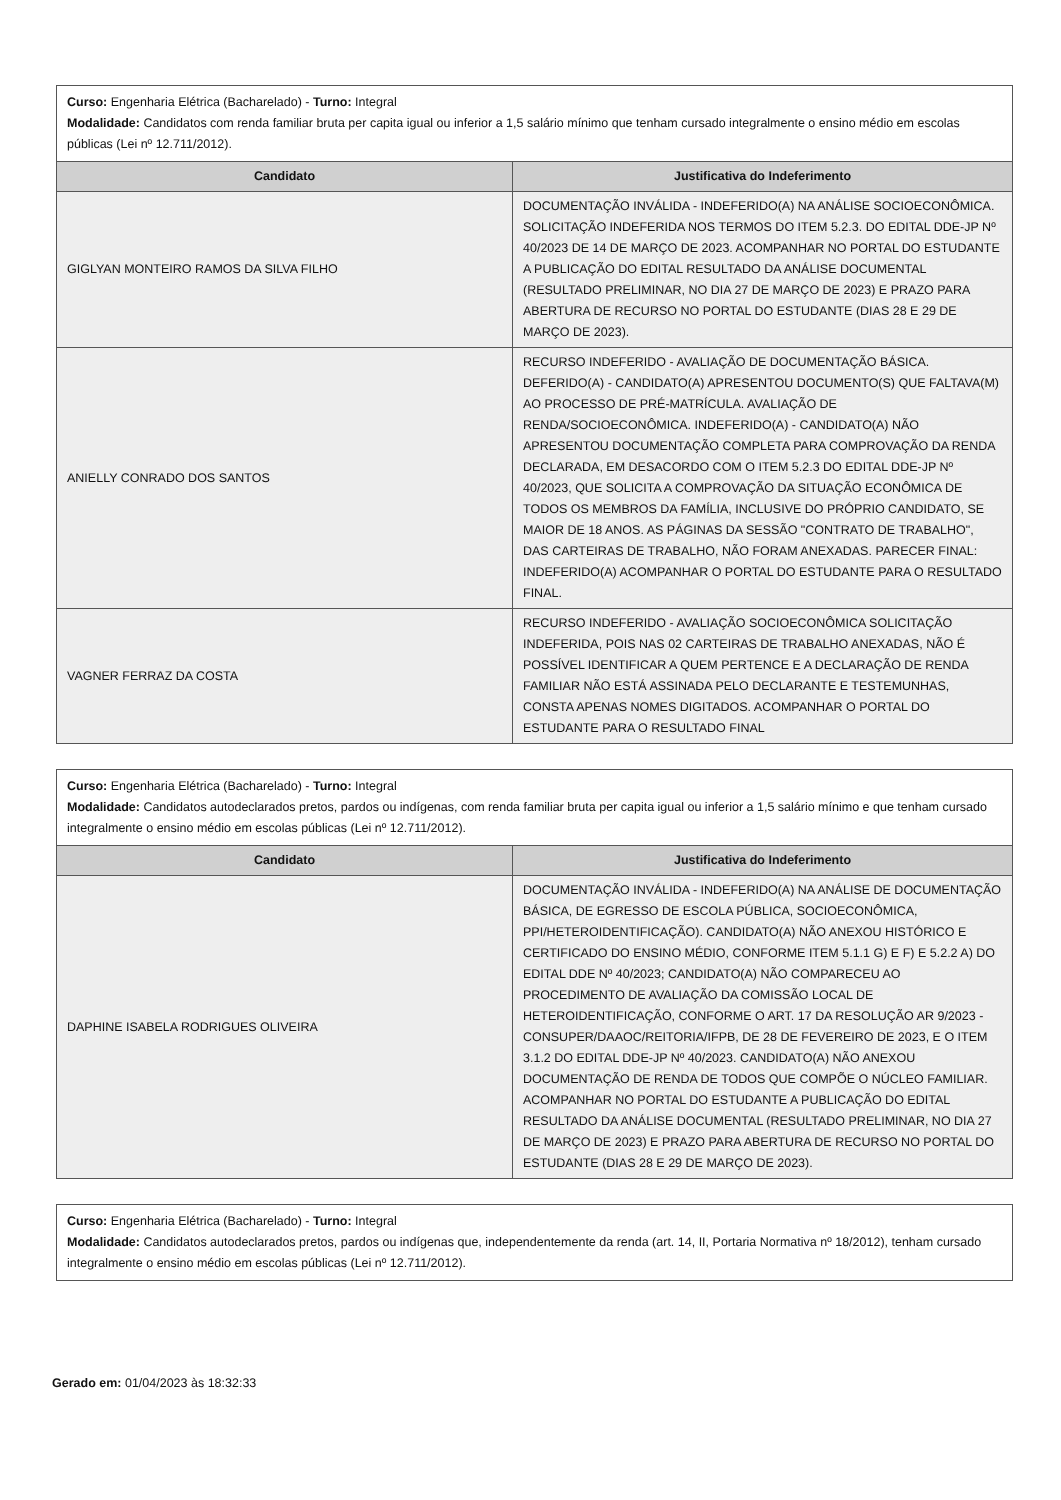| Curso: Engenharia Elétrica (Bacharelado) - Turno: Integral Modalidade: Candidatos com renda familiar bruta per capita igual ou inferior a 1,5 salário mínimo que tenham cursado integralmente o ensino médio em escolas públicas (Lei nº 12.711/2012). | |
| Candidato | Justificativa do Indeferimento |
| GIGLYAN MONTEIRO RAMOS DA SILVA FILHO | DOCUMENTAÇÃO INVÁLIDA - INDEFERIDO(A) NA ANÁLISE SOCIOECONÔMICA. SOLICITAÇÃO INDEFERIDA NOS TERMOS DO ITEM 5.2.3. DO EDITAL DDE-JP Nº 40/2023 DE 14 DE MARÇO DE 2023. ACOMPANHAR NO PORTAL DO ESTUDANTE A PUBLICAÇÃO DO EDITAL RESULTADO DA ANÁLISE DOCUMENTAL (RESULTADO PRELIMINAR, NO DIA 27 DE MARÇO DE 2023) E PRAZO PARA ABERTURA DE RECURSO NO PORTAL DO ESTUDANTE (DIAS 28 E 29 DE MARÇO DE 2023). |
| ANIELLY CONRADO DOS SANTOS | RECURSO INDEFERIDO - AVALIAÇÃO DE DOCUMENTAÇÃO BÁSICA. DEFERIDO(A) - CANDIDATO(A) APRESENTOU DOCUMENTO(S) QUE FALTAVA(M) AO PROCESSO DE PRÉ-MATRÍCULA. AVALIAÇÃO DE RENDA/SOCIOECONÔMICA. INDEFERIDO(A) - CANDIDATO(A) NÃO APRESENTOU DOCUMENTAÇÃO COMPLETA PARA COMPROVAÇÃO DA RENDA DECLARADA, EM DESACORDO COM O ITEM 5.2.3 DO EDITAL DDE-JP Nº 40/2023, QUE SOLICITA A COMPROVAÇÃO DA SITUAÇÃO ECONÔMICA DE TODOS OS MEMBROS DA FAMÍLIA, INCLUSIVE DO PRÓPRIO CANDIDATO, SE MAIOR DE 18 ANOS. AS PÁGINAS DA SESSÃO "CONTRATO DE TRABALHO", DAS CARTEIRAS DE TRABALHO, NÃO FORAM ANEXADAS. PARECER FINAL: INDEFERIDO(A) ACOMPANHAR O PORTAL DO ESTUDANTE PARA O RESULTADO FINAL. |
| VAGNER FERRAZ DA COSTA | RECURSO INDEFERIDO - AVALIAÇÃO SOCIOECONÔMICA SOLICITAÇÃO INDEFERIDA, POIS NAS 02 CARTEIRAS DE TRABALHO ANEXADAS, NÃO É POSSÍVEL IDENTIFICAR A QUEM PERTENCE E A DECLARAÇÃO DE RENDA FAMILIAR NÃO ESTÁ ASSINADA PELO DECLARANTE E TESTEMUNHAS, CONSTA APENAS NOMES DIGITADOS. ACOMPANHAR O PORTAL DO ESTUDANTE PARA O RESULTADO FINAL |
| Curso: Engenharia Elétrica (Bacharelado) - Turno: Integral Modalidade: Candidatos autodeclarados pretos, pardos ou indígenas, com renda familiar bruta per capita igual ou inferior a 1,5 salário mínimo e que tenham cursado integralmente o ensino médio em escolas públicas (Lei nº 12.711/2012). | |
| Candidato | Justificativa do Indeferimento |
| DAPHINE ISABELA RODRIGUES OLIVEIRA | DOCUMENTAÇÃO INVÁLIDA - INDEFERIDO(A) NA ANÁLISE DE DOCUMENTAÇÃO BÁSICA, DE EGRESSO DE ESCOLA PÚBLICA, SOCIOECONÔMICA, PPI/HETEROIDENTIFICAÇÃO). CANDIDATO(A) NÃO ANEXOU HISTÓRICO E CERTIFICADO DO ENSINO MÉDIO, CONFORME ITEM 5.1.1 G) E F) E 5.2.2 A) DO EDITAL DDE Nº 40/2023; CANDIDATO(A) NÃO COMPARECEU AO PROCEDIMENTO DE AVALIAÇÃO DA COMISSÃO LOCAL DE HETEROIDENTIFICAÇÃO, CONFORME O ART. 17 DA RESOLUÇÃO AR 9/2023 - CONSUPER/DAAOC/REITORIA/IFPB, DE 28 DE FEVEREIRO DE 2023, E O ITEM 3.1.2 DO EDITAL DDE-JP Nº 40/2023. CANDIDATO(A) NÃO ANEXOU DOCUMENTAÇÃO DE RENDA DE TODOS QUE COMPÕE O NÚCLEO FAMILIAR. ACOMPANHAR NO PORTAL DO ESTUDANTE A PUBLICAÇÃO DO EDITAL RESULTADO DA ANÁLISE DOCUMENTAL (RESULTADO PRELIMINAR, NO DIA 27 DE MARÇO DE 2023) E PRAZO PARA ABERTURA DE RECURSO NO PORTAL DO ESTUDANTE (DIAS 28 E 29 DE MARÇO DE 2023). |
| Curso: Engenharia Elétrica (Bacharelado) - Turno: Integral Modalidade: Candidatos autodeclarados pretos, pardos ou indígenas que, independentemente da renda (art. 14, II, Portaria Normativa nº 18/2012), tenham cursado integralmente o ensino médio em escolas públicas (Lei nº 12.711/2012). |
Gerado em: 01/04/2023 às 18:32:33